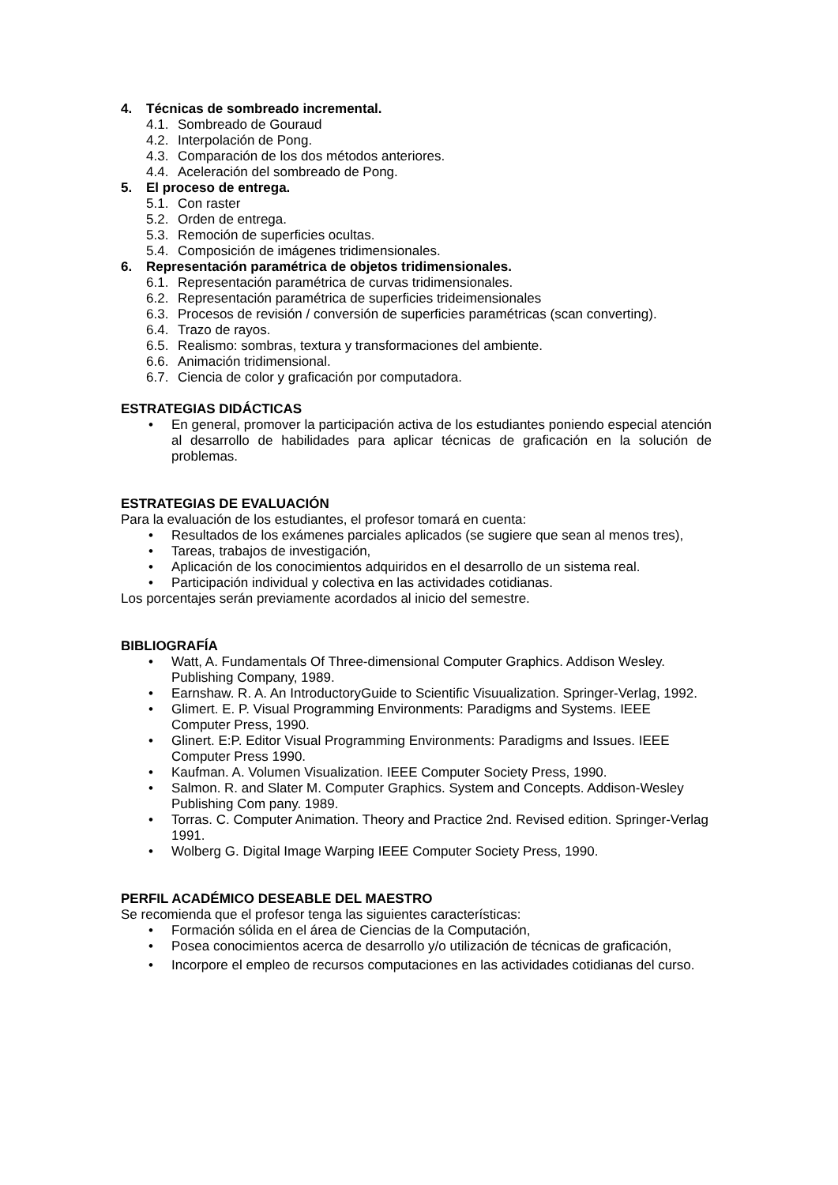4. Técnicas de sombreado incremental.
4.1. Sombreado de Gouraud
4.2. Interpolación de Pong.
4.3. Comparación de los dos métodos anteriores.
4.4. Aceleración del sombreado de Pong.
5. El proceso de entrega.
5.1. Con raster
5.2. Orden de entrega.
5.3. Remoción de superficies ocultas.
5.4. Composición de imágenes tridimensionales.
6. Representación paramétrica de objetos tridimensionales.
6.1. Representación paramétrica de curvas tridimensionales.
6.2. Representación paramétrica de superficies trideimensionales
6.3. Procesos de revisión / conversión de superficies paramétricas (scan converting).
6.4. Trazo de rayos.
6.5. Realismo: sombras, textura y transformaciones del ambiente.
6.6. Animación tridimensional.
6.7. Ciencia de color y graficación por computadora.
ESTRATEGIAS DIDÁCTICAS
• En general, promover la participación activa de los estudiantes poniendo especial atención al desarrollo de habilidades para aplicar técnicas de graficación en la solución de problemas.
ESTRATEGIAS DE EVALUACIÓN
Para la evaluación de los estudiantes, el profesor tomará en cuenta:
• Resultados de los exámenes parciales aplicados (se sugiere que sean al menos tres),
• Tareas, trabajos de investigación,
• Aplicación de los conocimientos adquiridos en el desarrollo de un sistema real.
• Participación individual y colectiva en las actividades cotidianas.
Los porcentajes serán previamente acordados al inicio del semestre.
BIBLIOGRAFÍA
• Watt, A. Fundamentals Of Three-dimensional Computer Graphics. Addison Wesley. Publishing Company, 1989.
• Earnshaw. R. A. An IntroductoryGuide to Scientific Visuualization. Springer-Verlag, 1992.
• Glimert. E. P. Visual Programming Environments: Paradigms and Systems. IEEE Computer Press, 1990.
• Glinert. E:P. Editor Visual Programming Environments: Paradigms and Issues. IEEE Computer Press 1990.
• Kaufman. A. Volumen Visualization. IEEE Computer Society Press, 1990.
• Salmon. R. and Slater M. Computer Graphics. System and Concepts. Addison-Wesley Publishing Com pany. 1989.
• Torras. C. Computer Animation. Theory and Practice 2nd. Revised edition. Springer-Verlag 1991.
• Wolberg G. Digital Image Warping IEEE Computer Society Press, 1990.
PERFIL ACADÉMICO DESEABLE DEL MAESTRO
Se recomienda que el profesor tenga las siguientes características:
• Formación sólida en el área de Ciencias de la Computación,
• Posea conocimientos acerca de desarrollo y/o utilización de técnicas de graficación,
• Incorpore el empleo de recursos computaciones en las actividades cotidianas del curso.